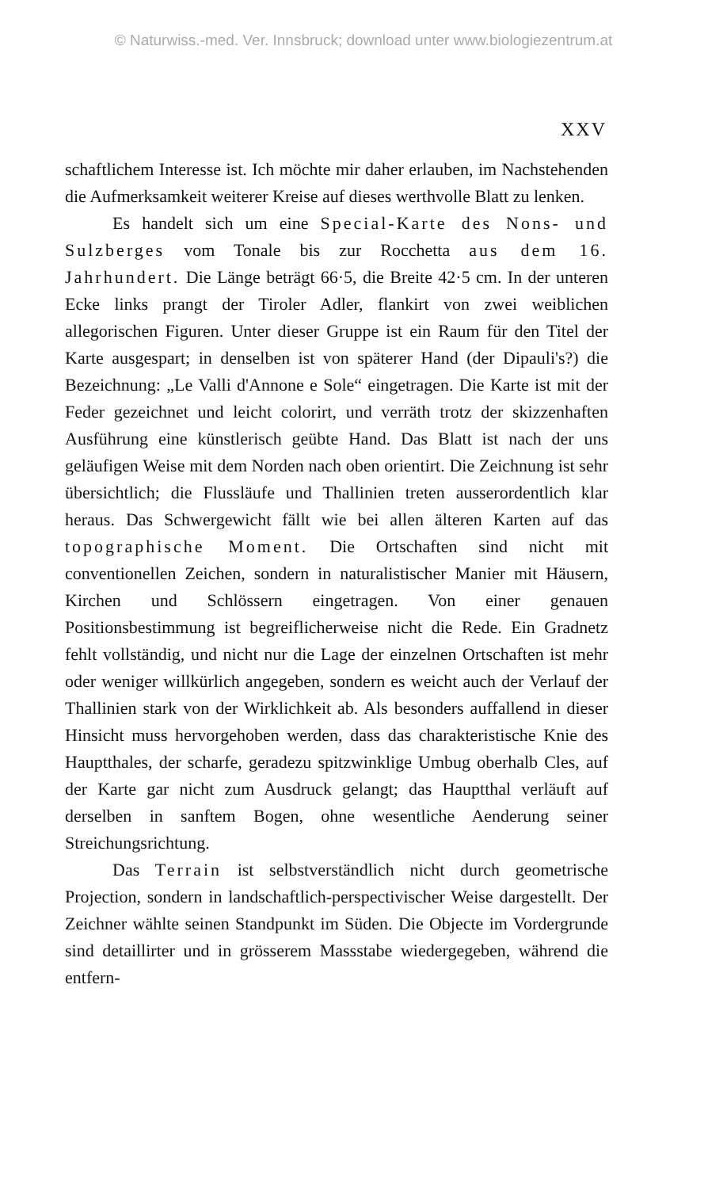© Naturwiss.-med. Ver. Innsbruck; download unter www.biologiezentrum.at
XXV
schaftlichem Interesse ist. Ich möchte mir daher erlauben, im Nachstehenden die Aufmerksamkeit weiterer Kreise auf dieses werthvolle Blatt zu lenken.
Es handelt sich um eine Special-Karte des Nons- und Sulzberges vom Tonale bis zur Rocchetta aus dem 16. Jahrhundert. Die Länge beträgt 66·5, die Breite 42·5 cm. In der unteren Ecke links prangt der Tiroler Adler, flankirt von zwei weiblichen allegorischen Figuren. Unter dieser Gruppe ist ein Raum für den Titel der Karte ausgespart; in denselben ist von späterer Hand (der Dipauli's?) die Bezeichnung: „Le Valli d'Annone e Sole“ eingetragen. Die Karte ist mit der Feder gezeichnet und leicht colorirt, und verräth trotz der skizzenhaften Ausführung eine künstlerisch geübte Hand. Das Blatt ist nach der uns geläufigen Weise mit dem Norden nach oben orientirt. Die Zeichnung ist sehr übersichtlich; die Flussläufe und Thallinien treten ausserordentlich klar heraus. Das Schwergewicht fällt wie bei allen älteren Karten auf das topographische Moment. Die Ortschaften sind nicht mit conventionellen Zeichen, sondern in naturalistischer Manier mit Häusern, Kirchen und Schlössern eingetragen. Von einer genauen Positionsbestimmung ist begreiflicherweise nicht die Rede. Ein Gradnetz fehlt vollständig, und nicht nur die Lage der einzelnen Ortschaften ist mehr oder weniger willkürlich angegeben, sondern es weicht auch der Verlauf der Thallinien stark von der Wirklichkeit ab. Als besonders auffallend in dieser Hinsicht muss hervorgehoben werden, dass das charakteristische Knie des Hauptthales, der scharfe, geradezu spitzwinklige Umbug oberhalb Cles, auf der Karte gar nicht zum Ausdruck gelangt; das Hauptthal verläuft auf derselben in sanftem Bogen, ohne wesentliche Aenderung seiner Streichungsrichtung.
Das Terrain ist selbstverständlich nicht durch geometrische Projection, sondern in landschaftlich-perspectivischer Weise dargestellt. Der Zeichner wählte seinen Standpunkt im Süden. Die Objecte im Vordergrunde sind detaillirter und in grösserem Massstabe wiedergegeben, während die entfern-